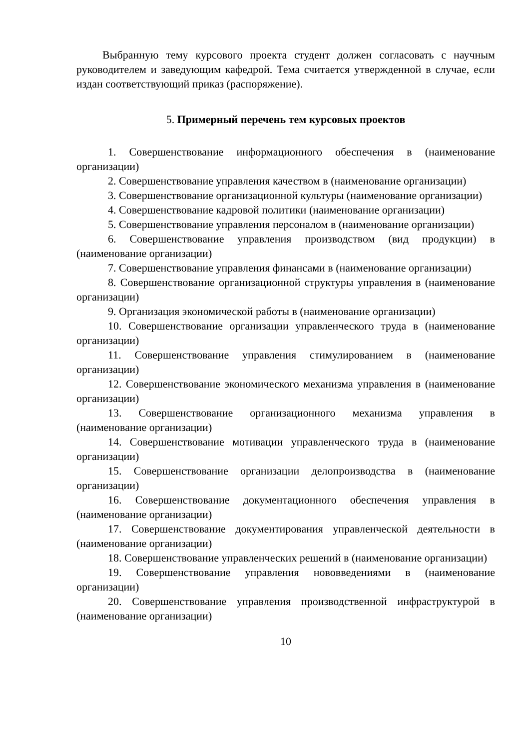Выбранную тему курсового проекта студент должен согласовать с научным руководителем и заведующим кафедрой. Тема считается утвержденной в случае, если издан соответствующий приказ (распоряжение).
5. Примерный перечень тем курсовых проектов
1. Совершенствование информационного обеспечения в (наименование организации)
2. Совершенствование управления качеством в (наименование организации)
3. Совершенствование организационной культуры (наименование организации)
4. Совершенствование кадровой политики (наименование организации)
5. Совершенствование управления персоналом в (наименование организации)
6. Совершенствование управления производством (вид продукции) в (наименование организации)
7. Совершенствование управления финансами в (наименование организации)
8. Совершенствование организационной структуры управления в (наименование организации)
9. Организация экономической работы в (наименование организации)
10. Совершенствование организации управленческого труда в (наименование организации)
11. Совершенствование управления стимулированием в (наименование организации)
12. Совершенствование экономического механизма управления в (наименование организации)
13. Совершенствование организационного механизма управления в (наименование организации)
14. Совершенствование мотивации управленческого труда в (наименование организации)
15. Совершенствование организации делопроизводства в (наименование организации)
16. Совершенствование документационного обеспечения управления в (наименование организации)
17. Совершенствование документирования управленческой деятельности в (наименование организации)
18. Совершенствование управленческих решений в (наименование организации)
19. Совершенствование управления нововведениями в (наименование организации)
20. Совершенствование управления производственной инфраструктурой в (наименование организации)
10